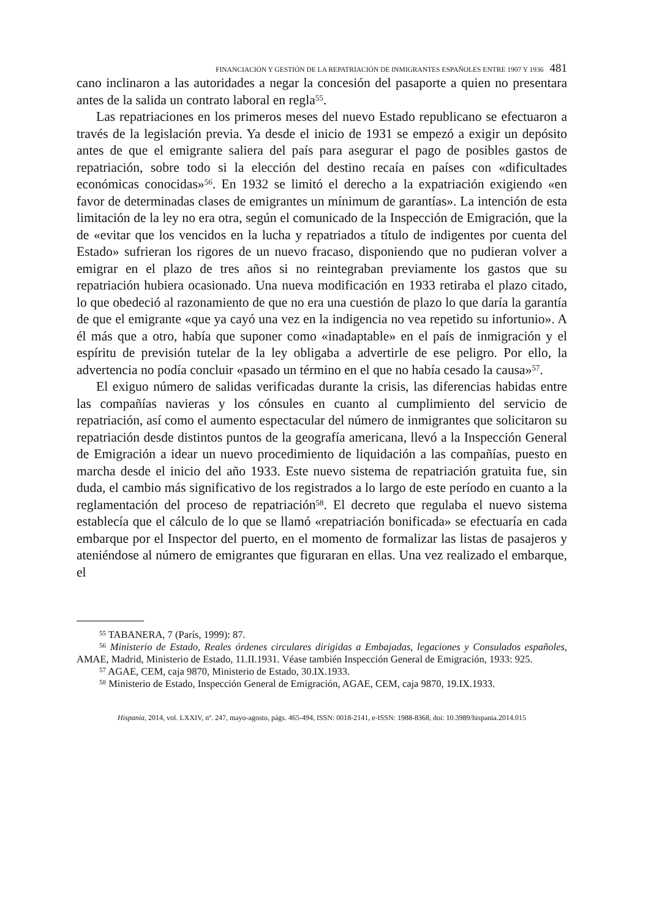FINANCIACIÓN Y GESTIÓN DE LA REPATRIACIÓN DE INMIGRANTES ESPAÑOLES ENTRE 1907 Y 1936 481
cano inclinaron a las autoridades a negar la concesión del pasaporte a quien no presentara antes de la salida un contrato laboral en regla<sup>55</sup>.
Las repatriaciones en los primeros meses del nuevo Estado republicano se efectuaron a través de la legislación previa. Ya desde el inicio de 1931 se empezó a exigir un depósito antes de que el emigrante saliera del país para asegurar el pago de posibles gastos de repatriación, sobre todo si la elección del destino recaía en países con «dificultades económicas conocidas»<sup>56</sup>. En 1932 se limitó el derecho a la expatriación exigiendo «en favor de determinadas clases de emigrantes un mínimum de garantías». La intención de esta limitación de la ley no era otra, según el comunicado de la Inspección de Emigración, que la de «evitar que los vencidos en la lucha y repatriados a título de indigentes por cuenta del Estado» sufrieran los rigores de un nuevo fracaso, disponiendo que no pudieran volver a emigrar en el plazo de tres años si no reintegraban previamente los gastos que su repatriación hubiera ocasionado. Una nueva modificación en 1933 retiraba el plazo citado, lo que obedeció al razonamiento de que no era una cuestión de plazo lo que daría la garantía de que el emigrante «que ya cayó una vez en la indigencia no vea repetido su infortunio». A él más que a otro, había que suponer como «inadaptable» en el país de inmigración y el espíritu de previsión tutelar de la ley obligaba a advertirle de ese peligro. Por ello, la advertencia no podía concluir «pasado un término en el que no había cesado la causa»<sup>57</sup>.
El exiguo número de salidas verificadas durante la crisis, las diferencias habidas entre las compañías navieras y los cónsules en cuanto al cumplimiento del servicio de repatriación, así como el aumento espectacular del número de inmigrantes que solicitaron su repatriación desde distintos puntos de la geografía americana, llevó a la Inspección General de Emigración a idear un nuevo procedimiento de liquidación a las compañías, puesto en marcha desde el inicio del año 1933. Este nuevo sistema de repatriación gratuita fue, sin duda, el cambio más significativo de los registrados a lo largo de este período en cuanto a la reglamentación del proceso de repatriación<sup>58</sup>. El decreto que regulaba el nuevo sistema establecía que el cálculo de lo que se llamó «repatriación bonificada» se efectuaría en cada embarque por el Inspector del puerto, en el momento de formalizar las listas de pasajeros y ateniéndose al número de emigrantes que figuraran en ellas. Una vez realizado el embarque, el
<sup>55</sup> TABANERA, 7 (París, 1999): 87.
<sup>56</sup> Ministerio de Estado, Reales órdenes circulares dirigidas a Embajadas, legaciones y Consulados españoles, AMAE, Madrid, Ministerio de Estado, 11.II.1931. Véase también Inspección General de Emigración, 1933: 925.
<sup>57</sup> AGAE, CEM, caja 9870, Ministerio de Estado, 30.IX.1933.
<sup>58</sup> Ministerio de Estado, Inspección General de Emigración, AGAE, CEM, caja 9870, 19.IX.1933.
Hispania, 2014, vol. LXXIV, nº. 247, mayo-agosto, págs. 465-494, ISSN: 0018-2141, e-ISSN: 1988-8368, doi: 10.3989/hispania.2014.015